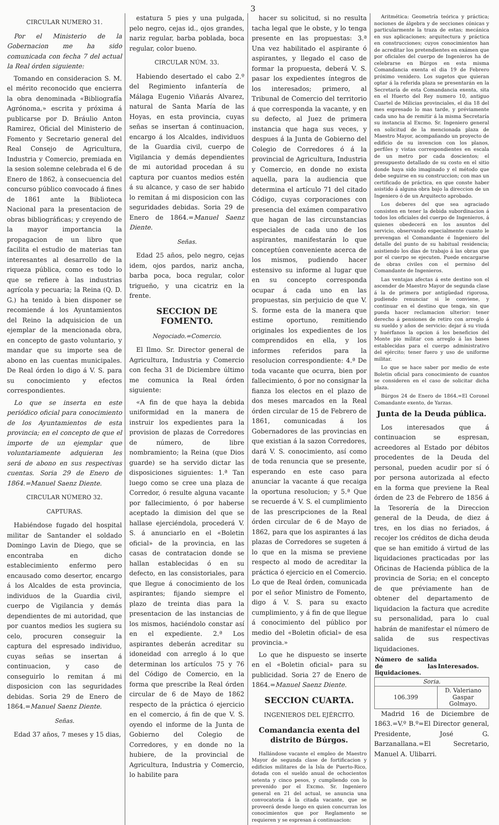3
CIRCULAR NUMERO 31.
Por el Ministerio de la Gobernacion me ha sido comunicada con fecha 7 del actual la Real órden siguiente:
Tomando en consideracion S. M. el mérito reconocido que encierra la obra denominada «Bibliografía Agrónoma,» escrita y próxima á publicarse por D. Bráulio Anton Ramirez, Oficial del Ministerio de Fomento y Secretario general del Real Consejo de Agricultura, Industria y Comercio, premiada en la sesion solemne celebrada el 6 de Enero de 1862, à consecuencia del concurso público convocado á fines de 1861 ante la Biblioteca Nacional para la presentacion de obras bibliográficas; y creyendo de la mayor importancia la propagacion de un libro que facilita el estudio de materias tan interesantes al desarrollo de la riqueza pública, como es todo lo que se refiere à las industrias agrícola y pecuaria; la Reina (Q. D. G.) ha tenido à bien disponer se recomiende á los Ayuntamientos del Reino la adquisicion de un ejemplar de la mencionada obra, en concepto de gasto voluntario, y mandar que su importe sea de abono en las cuentas municipales. De Real órden lo digo á V. S. para su conocimiento y efectos correspondientes.
Lo que se inserta en este periódico oficial para conocimiento de los Ayuntamientos de esta provincia; en el concepto de que el importe de un ejemplar que voluntariamente adquieran les será de abono en sus respectivas cuentas. Soria 29 de Enero de 1864.=Manuel Saenz Diente.
CIRCULAR NÚMERO 32.
CAPTURAS.
Habiéndose fugado del hospital militar de Santander el soldado Domingo Lavin de Diego, que se encontraba en dicho establecimiento enfermo pero encausado como desertor, encargo á los Alcaldes de esta provincia, individuos de la Guardia civil, cuerpo de Vigilancia y demás dependientes de mi autoridad, que por cuantos medios les sugiera su celo, procuren conseguir la captura del espresado individuo, cuyas señas se insertan á continuacion, y caso de conseguirlo lo remitan á mi disposicion con las seguridades debidas. Soria 29 de Enero de 1864.=Manuel Saenz Diente.
Señas.
Edad 37 años, 7 meses y 15 dias,
estatura 5 pies y una pulgada, pelo negro, cejas id., ojos grandes, nariz regular, barba poblada, boca regular, color bueno.
CIRCULAR NÚM. 33.
Habiendo desertado el cabo 2.º del Regimiento infantería de Málaga Eugenio Viñarás Alvarez, natural de Santa María de las Hoyas, en esta provincia, cuyas señas se insertan á continuacion, encargo á los Alcaldes, individuos de la Guardia civil, cuerpo de Vigilancia y demás dependientes de mi autoridad procedan á su captura por cuantos medios estén á su alcance, y caso de ser habido lo remitan á mi disposicion con las seguridades debidas. Soria 29 de Enero de 1864.=Manuel Saenz Diente.
Señas.
Edad 25 años, pelo negro, cejas idem, ojos pardos, nariz ancha, barba poca, boca regular, color trigueño, y una cicatriz en la frente.
SECCION DE FOMENTO.
Negociado.=Comercio.
El Ilmo. Sr. Director general de Agricultura, Industria y Comercio con fecha 31 de Diciembre último me comunica la Real órden siguiente:
«A fin de que haya la debida uniformidad en la manera de instruir los expedientes para la provision de plazas de Corredores de número, de libre nombramiento; la Reina (que Dios guarde) se ha servido dictar las disposiciones siguientes: 1.ª Tan luego como se cree una plaza de Corredor, ó resulte alguna vacante por fallecimiento, ó por haberse aceptado la dimision del que se hallase ejerciéndola, procederá V. S. á anunciarlo en el «Boletin oficial» de la provincia, en las casas de contratacion donde se hallan establecidas ó en su defecto, en las consistoriales, para que llegue á conocimiento de los aspirantes; fijando siempre el plazo de treinta dias para la presentacion de las instancias de los mismos, haciéndolo constar así en el expediente. 2.ª Los aspirantes deberán acreditar su idoneidad con arreglo á lo que determinan los artículos 75 y 76 del Código de Comercio, en la forma que prescribe la Real órden circular de 6 de Mayo de 1862 respecto de la práctica ó ejercicio en el comercio, á fin de que V. S. oyendo el informe de la Junta de Gobierno del Colegio de Corredores, y en donde no la hubiere, de la provincial de Agricultura, Industria y Comercio, lo habilite para
hacer su solicitud, si no resulta tacha legal que le obste, y lo tenga presente en las propuestas: 3.ª Una vez habilitado el aspirante ó aspirantes, y llegado el caso de formar la propuesta, deberá V. S. pasar los expedientes íntegros de los interesados; primero, al Tribunal de Comercio del territorio á que corresponda la vacante, y en su defecto, al Juez de primera instancia que haga sus veces, y despues á la Junta de Gobierno del Colegio de Corredores ó á la provincial de Agricultura, Industria y Comercio, en donde no exista aquella, para la audiencia que determina el artículo 71 del citado Código, cuyas corporaciones con presencia del exámen comparativo que hagan de las circunstancias especiales de cada uno de los aspirantes, manifestarán lo que conceptúen conveniente acerca de los mismos, pudiendo hacer estensivo su informe al lugar que en su concepto corresponda ocupar á cada uno en las propuestas, sin perjuicio de que V. S. forme esta de la manera que estime oportuno, remitiendo originales los expedientes de los comprendidos en ella, y los informes referidos para la resolucion correspondiente: 4.ª De toda vacante que ocurra, bien por fallecimiento, ó por no consignar la fianza los electos en el plazo de dos meses marcados en la Real órden circular de 15 de Febrero de 1861, comunicadas á los Gobernadores de las provincias en que existian á la sazon Corredores, dará V. S. conocimiento, así como de toda renuncia que se presente, esperando en este caso para anunciar la vacante á que recaiga la oportuna resolucion; y 5.ª Que se recuerde á V. S. el cumplimiento de las prescripciones de la Real órden circular de 6 de Mayo de 1862, para que los aspirantes á las plazas de Corredores se sugeten á lo que en la misma se previene respecto al modo de acreditar la práctica ó ejercicio en el Comercio. Lo que de Real órden, comunicada por el señor Ministro de Fomento, digo á V. S. para su exacto cumplimiento, y á fin de que llegue á conocimiento del público por medio del «Boletin oficial» de esa provincia.»
Lo que he dispuesto se inserte en el «Boletin oficial» para su publicidad. Soria 27 de Enero de 1864.=Manuel Saenz Diente.
SECCION CUARTA.
INGENIEROS DEL EJÉRCITO.
Comandancia exenta del distrito de Búrgos.
Hallándose vacante el empleo de Maestro Mayor de segunda clase de fortificacion y edificios militares de la Isla de Puerto-Rico, dotada con el sueldo anual de ochocientos setenta y cinco pesos, y cumpliendo con lo prevenido por el Excmo. Sr. Ingeniero general en 21 del actual, se anuncia una convocatoria á la citada vacante, que se proveerá desde luego en quien concurran los conocimientos que por Reglamento se requieren y se espresan á continuacion:
Aritmética: Geometría teórica y práctica; nociones de álgebra y de secciones cónicas y particularmente la traza de estas; mecánica en sus aplicaciones; arquitectura y práctica en construcciones; cuyos conocimientos han de acreditar los pretendientes en exámen que por oficiales del cuerpo de Ingenieros ha de celebrarse en Búrgos en esta misma Comandancia exenta el dia 19 de Febrero próximo venidero. Los sugetos que quieran optar á la referida plaza se presentarán en la Secretaría de esta Comandancia exenta, sita en el Huerto del Rey numero 10, antiguo Cuartel de Milicias provinciales, el dia 18 del mes espresado lo mas tarde, y préviamente cada uno ha de remitir á la misma Secretaría su instancia al Excmo. Sr. Ingeniero general en solicitud de la mencionada plaza de Maestro Mayor, acompañando un proyecto de edificio de su invencion con los planos, perfiles y vistas correspondientes en escala de un metro por cada doscientos; el presupuesto detallado de su costo en el sitio donde haya sido imaginado y el método que debe seguirse en su construccion; con mas un certificado de práctica, en que conste haber asistido á alguna obra bajo la direccion de un Ingeniero ó de un Arquitecto aprobado.
Los deberes del que sea agraciado consisten en tener la debida subordinacion á todos los oficiales del cuerpo de Ingenieros, á quienes obedecerá en los asuntos del servicio, observando especialmente cuanto le prevengan el Comandante é Ingeniero del detalle del punto de su habitual residencia; asistiendo los dias de trabajo á las obras que por el cuerpo se ejecuten. Puede encargarse de obras civiles con el permiso del Comandante de Ingenieros.
Las ventajas afectas á este destino son el ascender de Maestro Mayor de segunda clase á la de primera por antigüedad rigorosa, pudiendo renunciar si le conviene, y continuar en el destino que tenga, sin que pueda hacer reclamacion ulterior: tener derecho á pensiones de retiro con arreglo á su sueldo y años de servicio: dejar á su viuda y huérfanos la opcion á los beneficios del Monte pio militar con arreglo á las bases establecidas para el cuerpo administrativo del ejército; tener fuero y uso de uniforme militar.
Lo que se hace saber por medio de este Boletin oficial para conocimiento de cuantos se consideren en el caso de solicitar dicha plaza.
Búrgos 24 de Enero de 1864.=El Coronel Comandante exento, de Yarzas.
Junta de la Deuda pública.
Los interesados que á continuacion se espresan, acreedores al Estado por débitos procedentes de la Deuda del personal, pueden acudir por sí ó por persona autorizada al efecto en la forma que previene la Real órden de 23 de Febrero de 1856 á la Tesorería de la Direccion general de la Deuda, de diez á tres, en los dias no feriados, á recojer los créditos de dicha deuda que se han emitido á virtud de las liquidaciones practicadas por las Oficinas de Hacienda pública de la provincia de Soria; en el concepto de que préviamente han de obtener del departamento de liquidacion la factura que acredite su personalidad, para lo cual habrán de manifestar el número de salida de sus respectivas liquidaciones.
| Número de salida de las liquidaciones. | Interesados. |
| --- | --- |
| Soria. | |
| 106.399 | D. Valeriano Gaspar Golmayo. |
Madrid 16 de Diciembre de 1863.=V.º B.º=El Director general, Presidente, José G. Barzanallana.=El Secretario, Manuel A. Ulibarri.